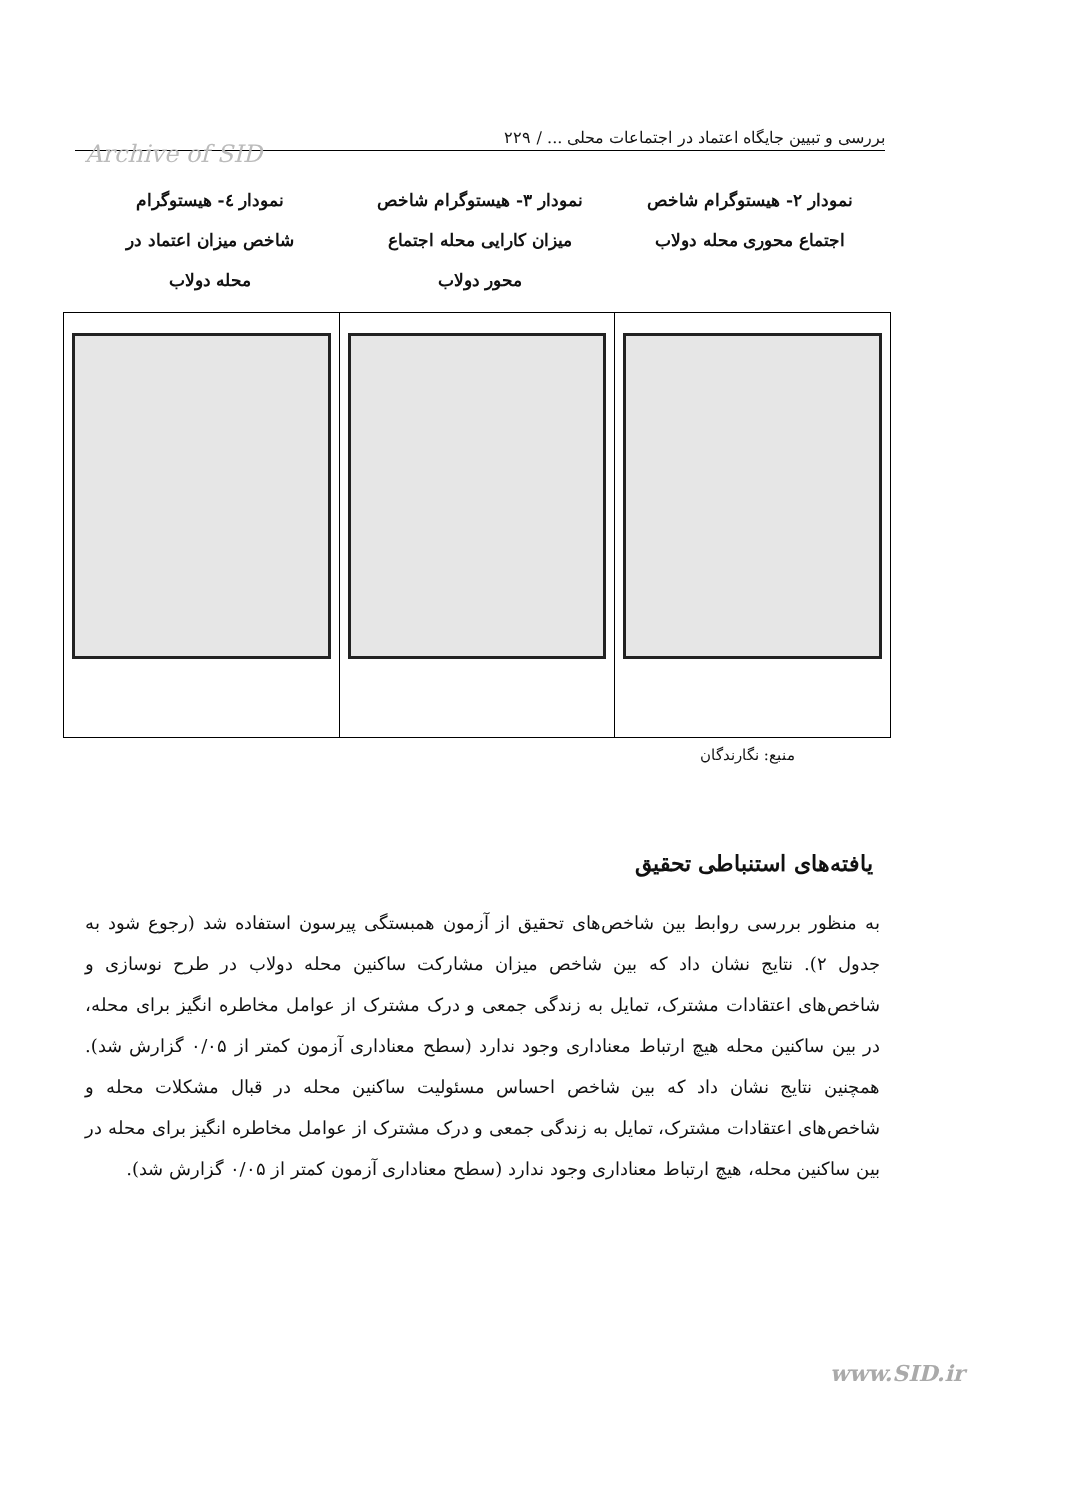بررسی و تبیین جایگاه اعتماد در اجتماعات محلی ... / ۲۲۹
Archive of SID
نمودار ۲- هیستوگرام شاخص
اجتماع محوری محله دولاب
نمودار ۳- هیستوگرام شاخص
میزان کارایی محله اجتماع
محور دولاب
نمودار ٤- هیستوگرام
شاخص میزان اعتماد در
محله دولاب
منبع: نگارندگان
یافته‌های استنباطی تحقیق
به منظور بررسی روابط بین شاخص‌های تحقیق از آزمون همبستگی پیرسون استفاده شد (رجوع شود به جدول ۲). نتایج نشان داد که بین شاخص میزان مشارکت ساکنین محله دولاب در طرح نوسازی و شاخص‌های اعتقادات مشترک، تمایل به زندگی جمعی و درک مشترک از عوامل مخاطره انگیز برای محله، در بین ساکنین محله هیچ ارتباط معناداری وجود ندارد (سطح معناداری آزمون کمتر از ۰/۰۵ گزارش شد). همچنین نتایج نشان داد که بین شاخص احساس مسئولیت ساکنین محله در قبال مشکلات محله و شاخص‌های اعتقادات مشترک، تمایل به زندگی جمعی و درک مشترک از عوامل مخاطره انگیز برای محله در بین ساکنین محله، هیچ ارتباط معناداری وجود ندارد (سطح معناداری آزمون کمتر از ۰/۰۵ گزارش شد).
www.SID.ir